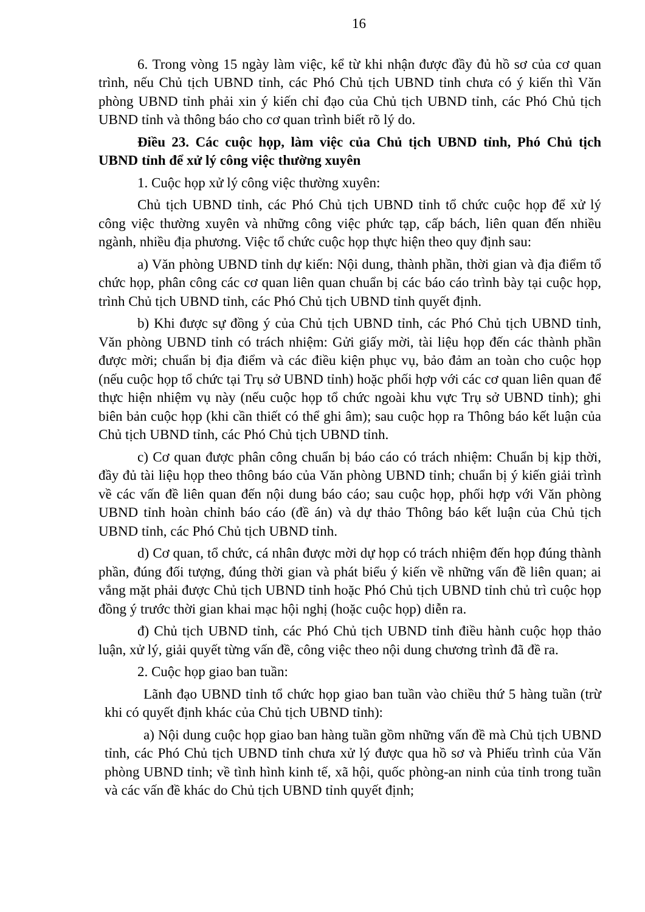16
6. Trong vòng 15 ngày làm việc, kể từ khi nhận được đầy đủ hồ sơ của cơ quan trình, nếu Chủ tịch UBND tỉnh, các Phó Chủ tịch UBND tỉnh chưa có ý kiến thì Văn phòng UBND tỉnh phải xin ý kiến chỉ đạo của Chủ tịch UBND tỉnh, các Phó Chủ tịch UBND tỉnh và thông báo cho cơ quan trình biết rõ lý do.
Điều 23. Các cuộc họp, làm việc của Chủ tịch UBND tỉnh, Phó Chủ tịch UBND tỉnh để xử lý công việc thường xuyên
1. Cuộc họp xử lý công việc thường xuyên:
Chủ tịch UBND tỉnh, các Phó Chủ tịch UBND tỉnh tổ chức cuộc họp để xử lý công việc thường xuyên và những công việc phức tạp, cấp bách, liên quan đến nhiều ngành, nhiều địa phương. Việc tổ chức cuộc họp thực hiện theo quy định sau:
a) Văn phòng UBND tỉnh dự kiến: Nội dung, thành phần, thời gian và địa điểm tổ chức họp, phân công các cơ quan liên quan chuẩn bị các báo cáo trình bày tại cuộc họp, trình Chủ tịch UBND tỉnh, các Phó Chủ tịch UBND tỉnh quyết định.
b) Khi được sự đồng ý của Chủ tịch UBND tỉnh, các Phó Chủ tịch UBND tỉnh, Văn phòng UBND tỉnh có trách nhiệm: Gửi giấy mời, tài liệu họp đến các thành phần được mời; chuẩn bị địa điểm và các điều kiện phục vụ, bảo đảm an toàn cho cuộc họp (nếu cuộc họp tổ chức tại Trụ sở UBND tỉnh) hoặc phối hợp với các cơ quan liên quan để thực hiện nhiệm vụ này (nếu cuộc họp tổ chức ngoài khu vực Trụ sở UBND tỉnh); ghi biên bản cuộc họp (khi cần thiết có thể ghi âm); sau cuộc họp ra Thông báo kết luận của Chủ tịch UBND tỉnh, các Phó Chủ tịch UBND tỉnh.
c) Cơ quan được phân công chuẩn bị báo cáo có trách nhiệm: Chuẩn bị kịp thời, đầy đủ tài liệu họp theo thông báo của Văn phòng UBND tỉnh; chuẩn bị ý kiến giải trình về các vấn đề liên quan đến nội dung báo cáo; sau cuộc họp, phối hợp với Văn phòng UBND tỉnh hoàn chỉnh báo cáo (đề án) và dự thảo Thông báo kết luận của Chủ tịch UBND tỉnh, các Phó Chủ tịch UBND tỉnh.
d) Cơ quan, tổ chức, cá nhân được mời dự họp có trách nhiệm đến họp đúng thành phần, đúng đối tượng, đúng thời gian và phát biểu ý kiến về những vấn đề liên quan; ai vắng mặt phải được Chủ tịch UBND tỉnh hoặc Phó Chủ tịch UBND tỉnh chủ trì cuộc họp đồng ý trước thời gian khai mạc hội nghị (hoặc cuộc họp) diễn ra.
đ) Chủ tịch UBND tỉnh, các Phó Chủ tịch UBND tỉnh điều hành cuộc họp thảo luận, xử lý, giải quyết từng vấn đề, công việc theo nội dung chương trình đã đề ra.
2. Cuộc họp giao ban tuần:
Lãnh đạo UBND tỉnh tổ chức họp giao ban tuần vào chiều thứ 5 hàng tuần (trừ khi có quyết định khác của Chủ tịch UBND tỉnh):
a) Nội dung cuộc họp giao ban hàng tuần gồm những vấn đề mà Chủ tịch UBND tỉnh, các Phó Chủ tịch UBND tỉnh chưa xử lý được qua hồ sơ và Phiếu trình của Văn phòng UBND tỉnh; về tình hình kinh tế, xã hội, quốc phòng-an ninh của tỉnh trong tuần và các vấn đề khác do Chủ tịch UBND tỉnh quyết định;